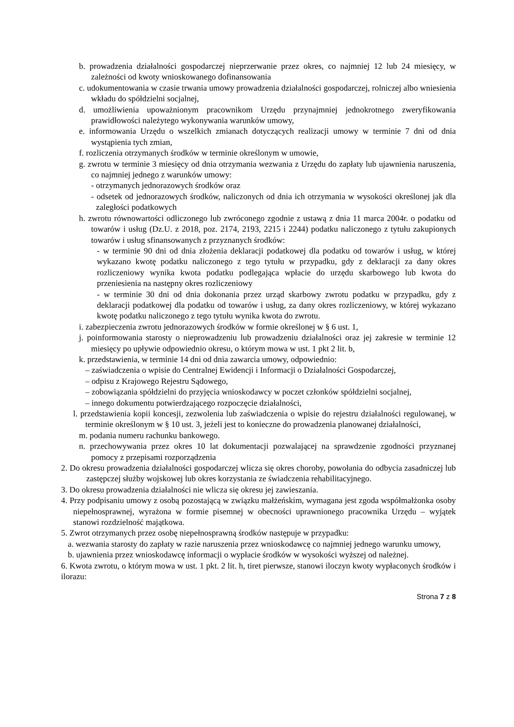b. prowadzenia działalności gospodarczej nieprzerwanie przez okres, co najmniej 12 lub 24 miesięcy, w zależności od kwoty wnioskowanego dofinansowania
c. udokumentowania w czasie trwania umowy prowadzenia działalności gospodarczej, rolniczej albo wniesienia wkładu do spółdzielni socjalnej,
d. umożliwienia upoważnionym pracownikom Urzędu przynajmniej jednokrotnego zweryfikowania prawidłowości należytego wykonywania warunków umowy,
e. informowania Urzędu o wszelkich zmianach dotyczących realizacji umowy w terminie 7 dni od dnia wystąpienia tych zmian,
f. rozliczenia otrzymanych środków w terminie określonym w umowie,
g. zwrotu w terminie 3 miesięcy od dnia otrzymania wezwania z Urzędu do zapłaty lub ujawnienia naruszenia, co najmniej jednego z warunków umowy:
- otrzymanych jednorazowych środków oraz
- odsetek od jednorazowych środków, naliczonych od dnia ich otrzymania w wysokości określonej jak dla zaległości podatkowych
h. zwrotu równowartości odliczonego lub zwróconego zgodnie z ustawą z dnia 11 marca 2004r. o podatku od towarów i usług (Dz.U. z 2018, poz. 2174, 2193, 2215 i 2244) podatku naliczonego z tytułu zakupionych towarów i usług sfinansowanych z przyznanych środków:
- w terminie 90 dni od dnia złożenia deklaracji podatkowej dla podatku od towarów i usług, w której wykazano kwotę podatku naliczonego z tego tytułu w przypadku, gdy z deklaracji za dany okres rozliczeniowy wynika kwota podatku podlegająca wpłacie do urzędu skarbowego lub kwota do przeniesienia na następny okres rozliczeniowy
- w terminie 30 dni od dnia dokonania przez urząd skarbowy zwrotu podatku w przypadku, gdy z deklaracji podatkowej dla podatku od towarów i usług, za dany okres rozliczeniowy, w której wykazano kwotę podatku naliczonego z tego tytułu wynika kwota do zwrotu.
i. zabezpieczenia zwrotu jednorazowych środków w formie określonej w § 6 ust. 1,
j. poinformowania starosty o nieprowadzeniu lub prowadzeniu działalności oraz jej zakresie w terminie 12 miesięcy po upływie odpowiednio okresu, o którym mowa w ust. 1 pkt 2 lit. b,
k. przedstawienia, w terminie 14 dni od dnia zawarcia umowy, odpowiednio:
– zaświadczenia o wpisie do Centralnej Ewidencji i Informacji o Działalności Gospodarczej,
– odpisu z Krajowego Rejestru Sądowego,
– zobowiązania spółdzielni do przyjęcia wnioskodawcy w poczet członków spółdzielni socjalnej,
– innego dokumentu potwierdzającego rozpoczęcie działalności,
l. przedstawienia kopii koncesji, zezwolenia lub zaświadczenia o wpisie do rejestru działalności regulowanej, w terminie określonym w § 10 ust. 3, jeżeli jest to konieczne do prowadzenia planowanej działalności,
m. podania numeru rachunku bankowego.
n. przechowywania przez okres 10 lat dokumentacji pozwalającej na sprawdzenie zgodności przyznanej pomocy z przepisami rozporządzenia
2. Do okresu prowadzenia działalności gospodarczej wlicza się okres choroby, powołania do odbycia zasadniczej lub zastępczej służby wojskowej lub okres korzystania ze świadczenia rehabilitacyjnego.
3. Do okresu prowadzenia działalności nie wlicza się okresu jej zawieszania.
4. Przy podpisaniu umowy z osobą pozostającą w związku małżeńskim, wymagana jest zgoda współmałżonka osoby niepełnosprawnej, wyrażona w formie pisemnej w obecności uprawnionego pracownika Urzędu – wyjątek stanowi rozdzielność majątkowa.
5. Zwrot otrzymanych przez osobę niepełnosprawną środków następuje w przypadku:
a. wezwania starosty do zapłaty w razie naruszenia przez wnioskodawcę co najmniej jednego warunku umowy,
b. ujawnienia przez wnioskodawcę informacji o wypłacie środków w wysokości wyższej od należnej.
6. Kwota zwrotu, o którym mowa w ust. 1 pkt. 2 lit. h, tiret pierwsze, stanowi iloczyn kwoty wypłaconych środków i ilorazu:
Strona 7 z 8